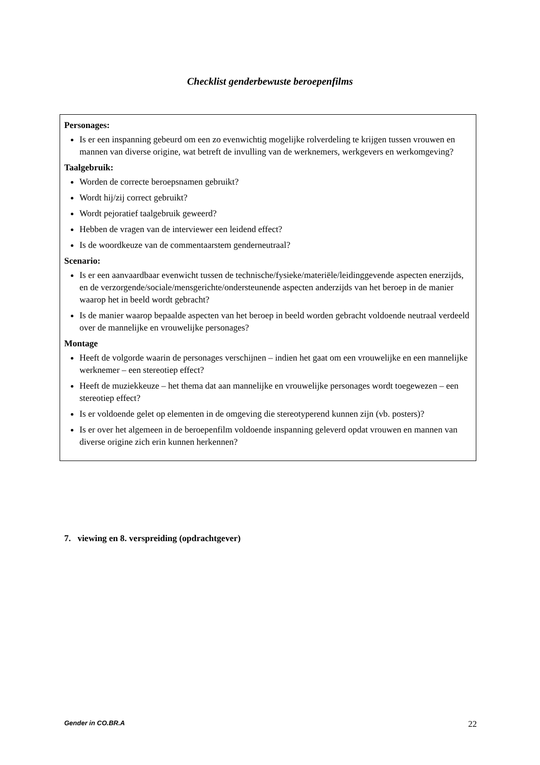Checklist genderbewuste beroepenfilms
Personages:
Is er een inspanning gebeurd om een zo evenwichtig mogelijke rolverdeling te krijgen tussen vrouwen en mannen van diverse origine, wat betreft de invulling van de werknemers, werkgevers en werkomgeving?
Taalgebruik:
Worden de correcte beroepsnamen gebruikt?
Wordt hij/zij correct gebruikt?
Wordt pejoratief taalgebruik geweerd?
Hebben de vragen van de interviewer een leidend effect?
Is de woordkeuze van de commentaarstem genderneutraal?
Scenario:
Is er een aanvaardbaar evenwicht tussen de technische/fysieke/materiële/leidinggevende aspecten enerzijds, en de verzorgende/sociale/mensgerichte/ondersteunende aspecten anderzijds van het beroep in de manier waarop het in beeld wordt gebracht?
Is de manier waarop bepaalde aspecten van het beroep in beeld worden gebracht voldoende neutraal verdeeld over de mannelijke en vrouwelijke personages?
Montage
Heeft de volgorde waarin de personages verschijnen – indien het gaat om een vrouwelijke en een mannelijke werknemer – een stereotiep effect?
Heeft de muziekkeuze – het thema dat aan mannelijke en vrouwelijke personages wordt toegewezen – een stereotiep effect?
Is er voldoende gelet op elementen in de omgeving die stereotyperend kunnen zijn (vb. posters)?
Is er over het algemeen in de beroepenfilm voldoende inspanning geleverd opdat vrouwen en mannen van diverse origine zich erin kunnen herkennen?
7. viewing en 8. verspreiding (opdrachtgever)
Gender in CO.BR.A 22